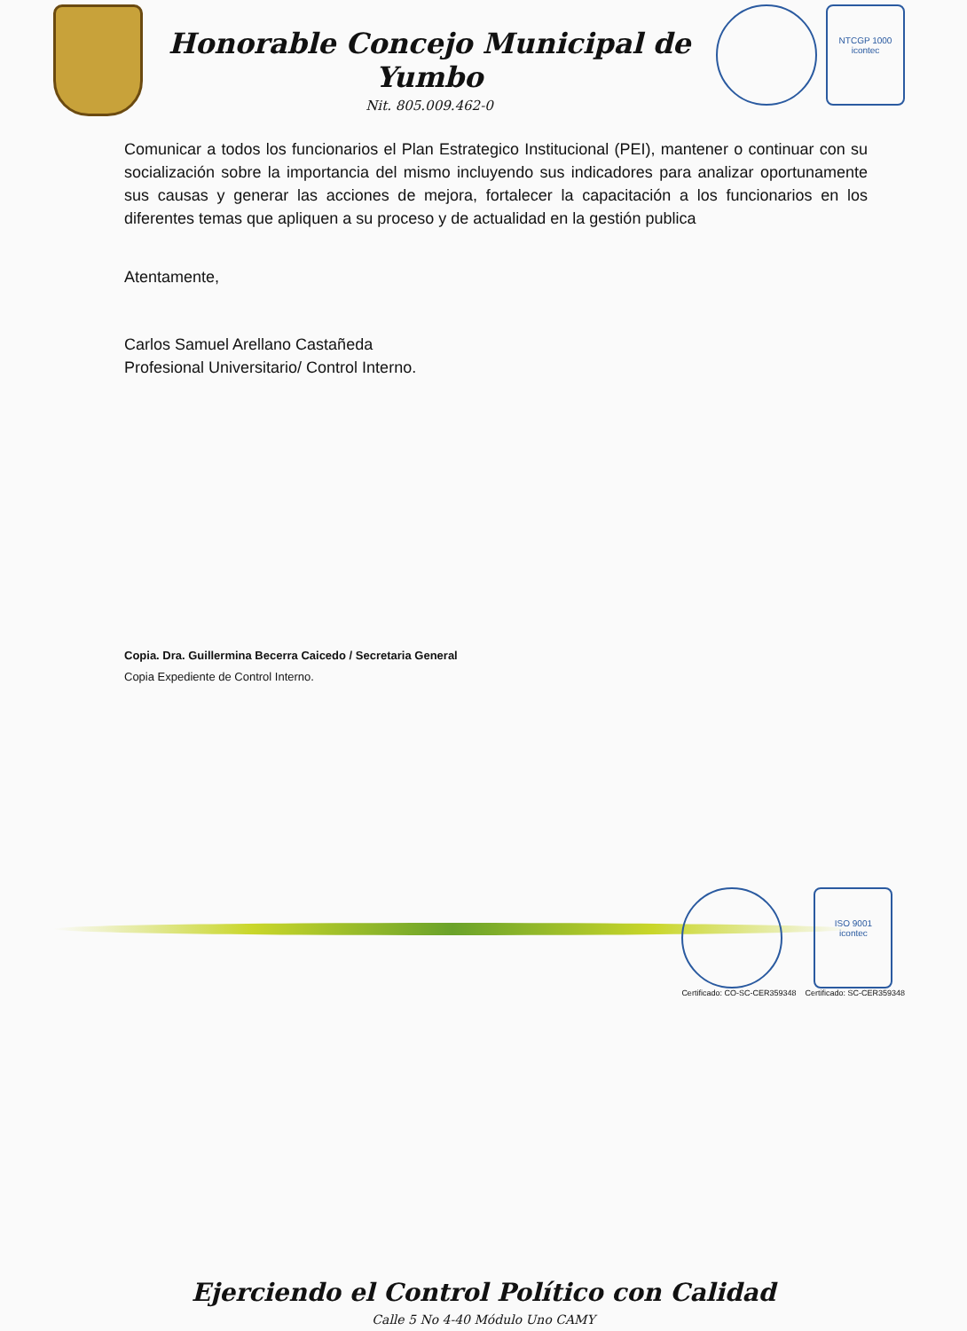Honorable Concejo Municipal de Yumbo
Nit. 805.009.462-0
NTCGP 1000
icontec
Comunicar a todos los funcionarios el Plan Estrategico Institucional (PEI), mantener o continuar con su socialización sobre la importancia del mismo incluyendo sus indicadores para analizar oportunamente sus causas y generar las acciones de mejora, fortalecer la capacitación a los funcionarios en los diferentes temas que apliquen a su proceso y de actualidad en la gestión publica
Atentamente,
Carlos Samuel Arellano Castañeda
Profesional Universitario/ Control Interno.
Copia. Dra. Guillermina Becerra Caicedo / Secretaria General
Copia Expediente de Control Interno.
Certificado: CO-SC-CER359348
ISO 9001
icontec
Certificado: SC-CER359348
Ejerciendo el Control Político con Calidad
Calle 5 No 4-40 Módulo Uno CAMY